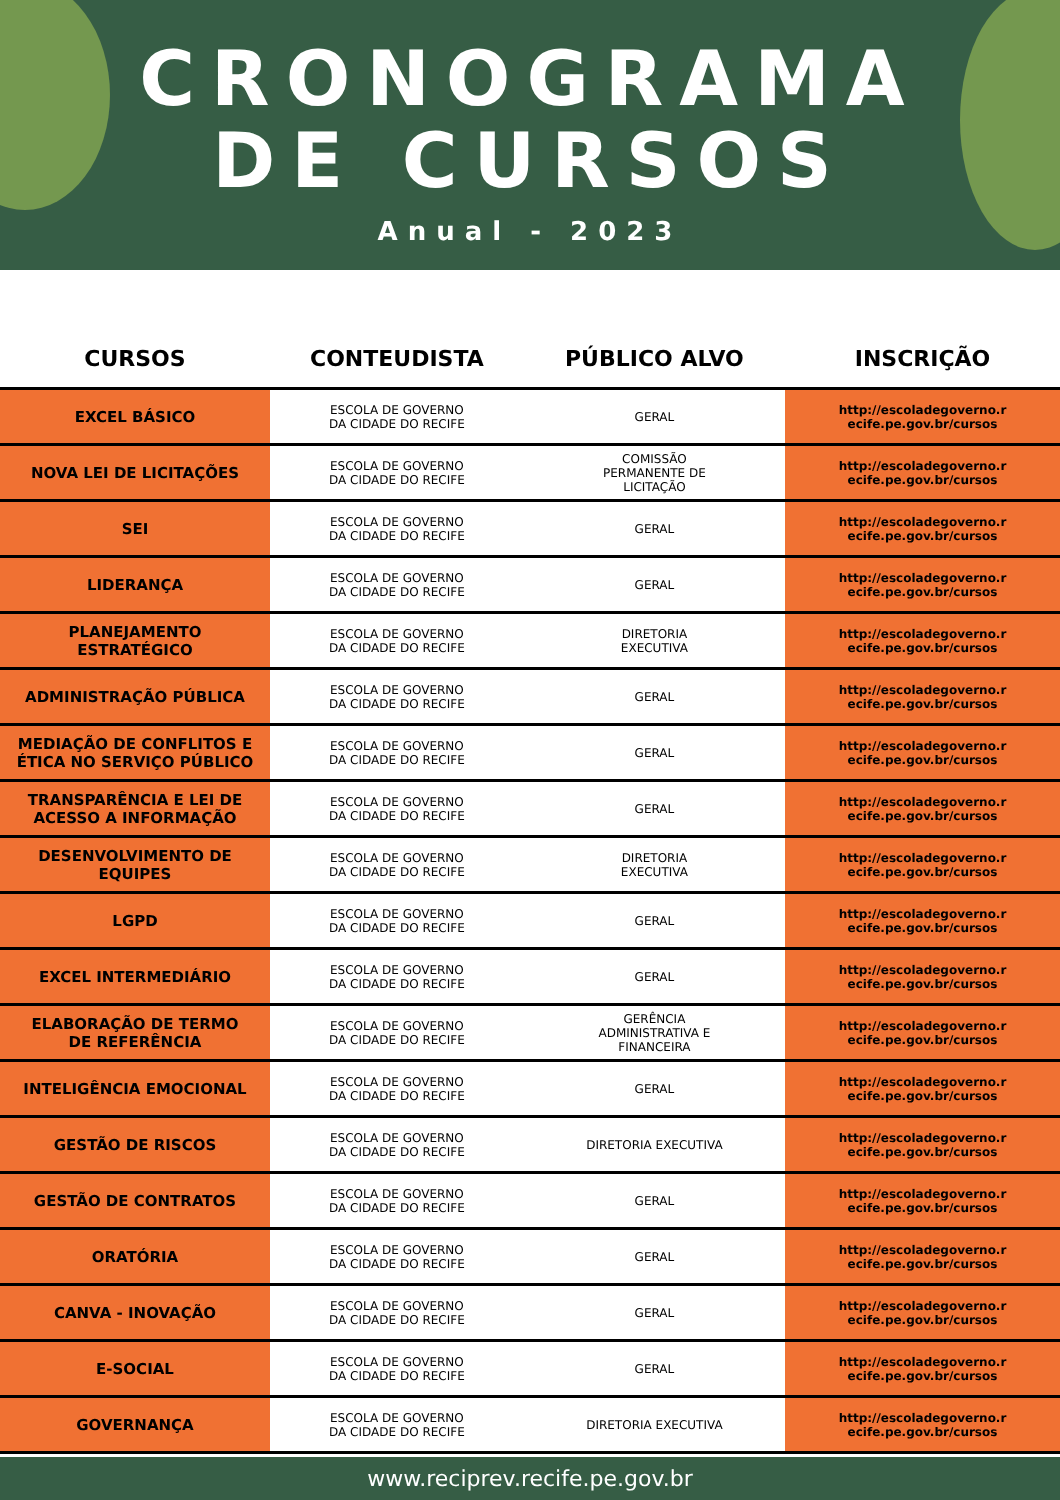CRONOGRAMA
DE CURSOS
Anual - 2023
| CURSOS | CONTEUDISTA | PÚBLICO ALVO | INSCRIÇÃO |
| --- | --- | --- | --- |
| EXCEL BÁSICO | ESCOLA DE GOVERNO DA CIDADE DO RECIFE | GERAL | http://escoladegoverno.r ecife.pe.gov.br/cursos |
| NOVA LEI DE LICITAÇÕES | ESCOLA DE GOVERNO DA CIDADE DO RECIFE | COMISSÃO PERMANENTE DE LICITAÇÃO | http://escoladegoverno.r ecife.pe.gov.br/cursos |
| SEI | ESCOLA DE GOVERNO DA CIDADE DO RECIFE | GERAL | http://escoladegoverno.r ecife.pe.gov.br/cursos |
| LIDERANÇA | ESCOLA DE GOVERNO DA CIDADE DO RECIFE | GERAL | http://escoladegoverno.r ecife.pe.gov.br/cursos |
| PLANEJAMENTO ESTRATÉGICO | ESCOLA DE GOVERNO DA CIDADE DO RECIFE | DIRETORIA EXECUTIVA | http://escoladegoverno.r ecife.pe.gov.br/cursos |
| ADMINISTRAÇÃO PÚBLICA | ESCOLA DE GOVERNO DA CIDADE DO RECIFE | GERAL | http://escoladegoverno.r ecife.pe.gov.br/cursos |
| MEDIAÇÃO DE CONFLITOS E ÉTICA NO SERVIÇO PÚBLICO | ESCOLA DE GOVERNO DA CIDADE DO RECIFE | GERAL | http://escoladegoverno.r ecife.pe.gov.br/cursos |
| TRANSPARÊNCIA E LEI DE ACESSO A INFORMAÇÃO | ESCOLA DE GOVERNO DA CIDADE DO RECIFE | GERAL | http://escoladegoverno.r ecife.pe.gov.br/cursos |
| DESENVOLVIMENTO DE EQUIPES | ESCOLA DE GOVERNO DA CIDADE DO RECIFE | DIRETORIA EXECUTIVA | http://escoladegoverno.r ecife.pe.gov.br/cursos |
| LGPD | ESCOLA DE GOVERNO DA CIDADE DO RECIFE | GERAL | http://escoladegoverno.r ecife.pe.gov.br/cursos |
| EXCEL INTERMEDIÁRIO | ESCOLA DE GOVERNO DA CIDADE DO RECIFE | GERAL | http://escoladegoverno.r ecife.pe.gov.br/cursos |
| ELABORAÇÃO DE TERMO DE REFERÊNCIA | ESCOLA DE GOVERNO DA CIDADE DO RECIFE | GERÊNCIA ADMINISTRATIVA E FINANCEIRA | http://escoladegoverno.r ecife.pe.gov.br/cursos |
| INTELIGÊNCIA EMOCIONAL | ESCOLA DE GOVERNO DA CIDADE DO RECIFE | GERAL | http://escoladegoverno.r ecife.pe.gov.br/cursos |
| GESTÃO DE RISCOS | ESCOLA DE GOVERNO DA CIDADE DO RECIFE | DIRETORIA EXECUTIVA | http://escoladegoverno.r ecife.pe.gov.br/cursos |
| GESTÃO DE CONTRATOS | ESCOLA DE GOVERNO DA CIDADE DO RECIFE | GERAL | http://escoladegoverno.r ecife.pe.gov.br/cursos |
| ORATÓRIA | ESCOLA DE GOVERNO DA CIDADE DO RECIFE | GERAL | http://escoladegoverno.r ecife.pe.gov.br/cursos |
| CANVA - INOVAÇÃO | ESCOLA DE GOVERNO DA CIDADE DO RECIFE | GERAL | http://escoladegoverno.r ecife.pe.gov.br/cursos |
| E-SOCIAL | ESCOLA DE GOVERNO DA CIDADE DO RECIFE | GERAL | http://escoladegoverno.r ecife.pe.gov.br/cursos |
| GOVERNANÇA | ESCOLA DE GOVERNO DA CIDADE DO RECIFE | DIRETORIA EXECUTIVA | http://escoladegoverno.r ecife.pe.gov.br/cursos |
www.reciprev.recife.pe.gov.br